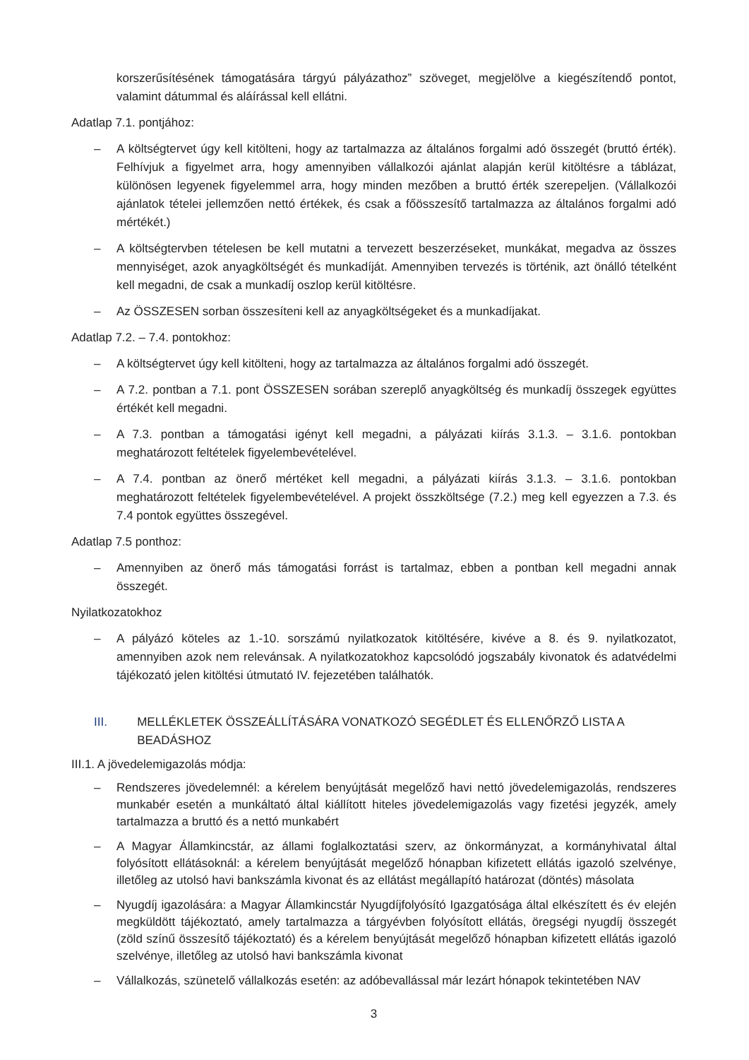korszerűsítésének támogatására tárgyú pályázathoz” szöveget, megjelölve a kiegészítendő pontot, valamint dátummal és aláírással kell ellátni.
Adatlap 7.1. pontjához:
– A költségtervet úgy kell kitölteni, hogy az tartalmazza az általános forgalmi adó összegét (bruttó érték). Felhívjuk a figyelmet arra, hogy amennyiben vállalkozói ajánlat alapján kerül kitöltésre a táblázat, különösen legyenek figyelemmel arra, hogy minden mezőben a bruttó érték szerepeljen. (Vállalkozói ajánlatok tételei jellemzően nettó értékek, és csak a főösszesítő tartalmazza az általános forgalmi adó mértékét.)
– A költségtervben tételesen be kell mutatni a tervezett beszerzéseket, munkákat, megadva az összes mennyiséget, azok anyagköltségét és munkadíját. Amennyiben tervezés is történik, azt önálló tételként kell megadni, de csak a munkadíj oszlop kerül kitöltésre.
– Az ÖSSZESEN sorban összesíteni kell az anyagköltségeket és a munkadíjakat.
Adatlap 7.2. – 7.4. pontokhoz:
– A költségtervet úgy kell kitölteni, hogy az tartalmazza az általános forgalmi adó összegét.
– A 7.2. pontban a 7.1. pont ÖSSZESEN sorában szereplő anyagköltség és munkadíj összegek együttes értékét kell megadni.
– A 7.3. pontban a támogatási igényt kell megadni, a pályázati kiírás 3.1.3. – 3.1.6. pontokban meghatározott feltételek figyelembevételével.
– A 7.4. pontban az önerő mértéket kell megadni, a pályázati kiírás 3.1.3. – 3.1.6. pontokban meghatározott feltételek figyelembevételével. A projekt összköltsége (7.2.) meg kell egyezzen a 7.3. és 7.4 pontok együttes összegével.
Adatlap 7.5 ponthoz:
– Amennyiben az önerő más támogatási forrást is tartalmaz, ebben a pontban kell megadni annak összegét.
Nyilatkozatokhoz
– A pályázó köteles az 1.-10. sorszámú nyilatkozatok kitöltésére, kivéve a 8. és 9. nyilatkozatot, amennyiben azok nem relevánsak. A nyilatkozatokhoz kapcsolódó jogszabály kivonatok és adatvédelmi tájékozató jelen kitöltési útmutató IV. fejezetében találhatók.
III. MELLÉKLETEK ÖSSZEÁLLÍTÁSÁRA VONATKOZÓ SEGÉDLET ÉS ELLENŐRZŐ LISTA A BEADÁSHOZ
III.1. A jövedelemigazolás módja:
– Rendszeres jövedelemnél: a kérelem benyújtását megelőző havi nettó jövedelemigazolás, rendszeres munkabér esetén a munkáltató által kiállított hiteles jövedelemigazolás vagy fizetési jegyzék, amely tartalmazza a bruttó és a nettó munkabért
– A Magyar Államkincstár, az állami foglalkoztatási szerv, az önkormányzat, a kormányhivatal által folyósított ellátásoknál: a kérelem benyújtását megelőző hónapban kifizetett ellátás igazoló szelvénye, illetőleg az utolsó havi bankszámla kivonat és az ellátást megállapító határozat (döntés) másolata
– Nyugdíj igazolására: a Magyar Államkincstár Nyugdíjfolyósító Igazgatósága által elkészített és év elején megküldött tájékoztató, amely tartalmazza a tárgyévben folyósított ellátás, öregségi nyugdíj összegét (zöld színű összesítő tájékoztató) és a kérelem benyújtását megelőző hónapban kifizetett ellátás igazoló szelvénye, illetőleg az utolsó havi bankszámla kivonat
– Vállalkozás, szünetelő vállalkozás esetén: az adóbevallással már lezárt hónapok tekintetében NAV
3